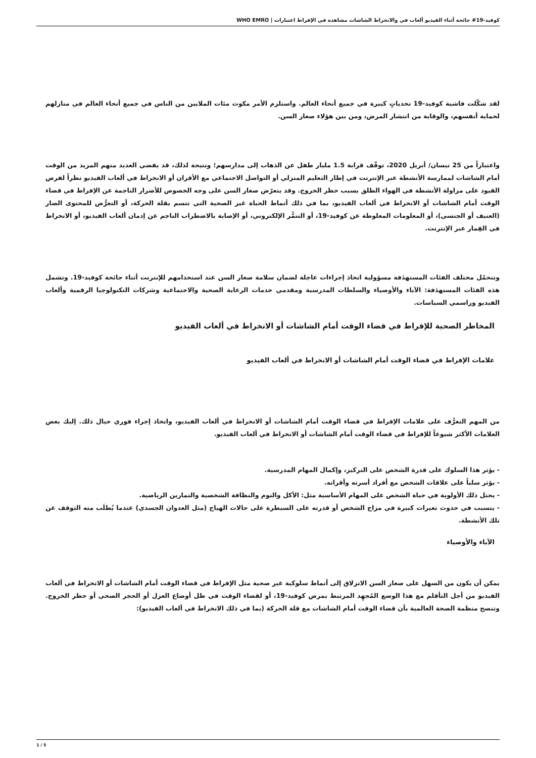كوفيد-19# جائحة أثناء الفيديو ألعاب في والانخراط الشاشات مشاهدة في الإفراط اعتبارات | WHO EMRO
لقد شكّلت فاشية كوفيد-19 تحدياتٍ كبيرة في جميع أنحاء العالم. واستلزم الأمر مكوث مئات الملايين من الناس في جميع أنحاء العالم في منازلهم لحماية أنفسهم، والوقاية من انتشار المرض، ومن بين هؤلاء صغار السن.
واعتباراً من 25 نيسان/ أبريل 2020، توقّف قرابة 1.5 مليار طفل عن الذهاب إلى مدارسهم؛ ونتيجة لذلك، قد يقضي العديد منهم المزيد من الوقت أمام الشاشات لممارسة الأنشطة عبر الإنترنت في إطار التعليم المنزلي أو التواصل الاجتماعي مع الأقران أو الانخراط في ألعاب الفيديو نظراً لفرض القيود على مزاولة الأنشطة في الهواء الطلق بسبب حظر الخروج. وقد يتعرّض صغار السن على وجه الخصوص للأضرار الناجمة عن الإفراط في قضاء الوقت أمام الشاشات أو الانخراط في ألعاب الفيديو، بما في ذلك أنماط الحياة غير الصحية التي تتسم بقلة الحركة، أو التعرُّض للمحتوى الضار (العنيف أو الجنسي)، أو المعلومات المغلوطة عن كوفيد-19، أو التنمُّر الإلكتروني، أو الإصابة بالاضطراب الناجم عن إدمان ألعاب الفيديو، أو الانخراط في القِمار عبر الإنترنت.
وتتحمّل مختلف الفئات المستهدَفة مسؤولية اتخاذ إجراءات عاجلة لضمان سلامة صغار السن عند استخدامهم للإنترنت أثناء جائحة كوفيد-19. وتشمل هذه الفئات المستهدَفة: الآباء والأوصياء والسلطات المدرسية ومقدمي خدمات الرعاية الصحية والاجتماعية وشركات التكنولوجيا الرقمية وألعاب الفيديو وراسمي السياسات.
المخاطر الصحية للإفراط في قضاء الوقت أمام الشاشات أو الانخراط في ألعاب الفيديو
علامات الإفراط في قضاء الوقت أمام الشاشات أو الانخراط في ألعاب الفيديو
من المهم التعرُّف على علامات الإفراط في قضاء الوقت أمام الشاشات أو الانخراط في ألعاب الفيديو، واتخاذ إجراء فوري حيال ذلك. إليك بعض العلامات الأكثر شيوعاً للإفراط في قضاء الوقت أمام الشاشات أو الانخراط في ألعاب الفيديو.
- يؤثر هذا السلوك على قدرة الشخص على التركيز، وإكمال المهام المدرسية.
- يؤثر سلباً على علاقات الشخص مع أفراد أسرته وأقرانه.
- يحتل ذلك الأولوية في حياة الشخص على المهام الأساسية مثل: الأكل والنوم والنظافة الشخصية والتمارين الرياضية.
- يتسبب في حدوث تغيرات كبيرة في مزاج الشخص أو قدرته على السيطرة على حالات الهياج (مثل العدوان الجسدي) عندما يُطلَب منه التوقف عن تلك الأنشطة.
الآباء والأوصياء
يمكن أن يكون من السهل على صغار السن الانزلاق إلى أنماط سلوكية غير صحية مثل الإفراط في قضاء الوقت أمام الشاشات أو الانخراط في ألعاب الفيديو من أجل التأقلم مع هذا الوضع المُجهِد المرتبط بمرض كوفيد-19، أو لقضاء الوقت في ظل أوضاع العزل أو الحجر الصحي أو حظر الخروج. وتنصح منظمة الصحة العالمية بأن قضاء الوقت أمام الشاشات مع قلة الحركة (بما في ذلك الانخراط في ألعاب الفيديو):
1 / 5